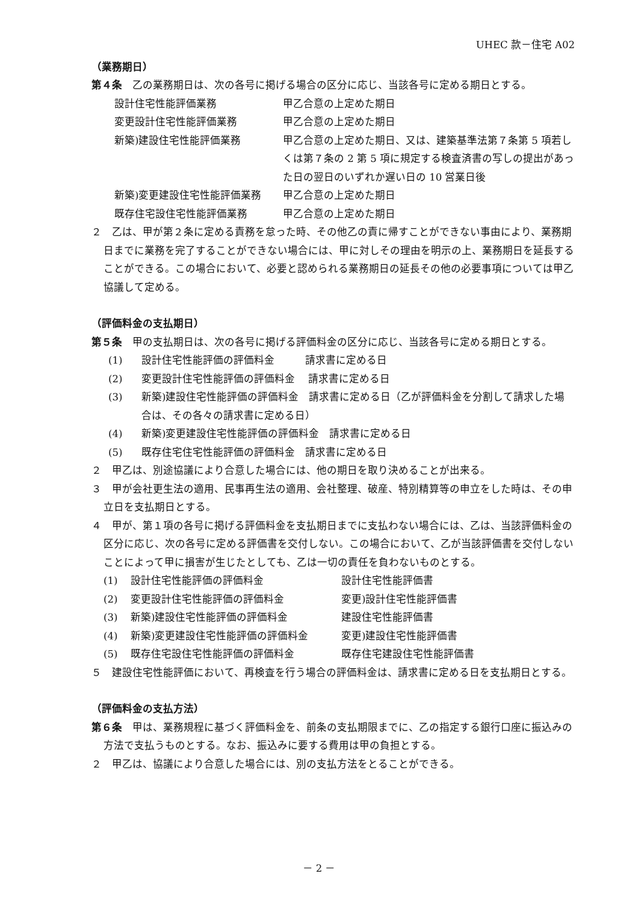UHEC 款－住宅 A02
（業務期日）
第４条　乙の業務期日は、次の各号に掲げる場合の区分に応じ、当該各号に定める期日とする。
| 設計住宅性能評価業務 | 甲乙合意の上定めた期日 |
| 変更設計住宅性能評価業務 | 甲乙合意の上定めた期日 |
| 新築)建設住宅性能評価業務 | 甲乙合意の上定めた期日、又は、建築基準法第７条第 5 項若しくは第７条の 2 第 5 項に規定する検査済書の写しの提出があった日の翌日のいずれか遅い日の 10 営業日後 |
| 新築)変更建設住宅性能評価業務 | 甲乙合意の上定めた期日 |
| 既存住宅設住宅性能評価業務 | 甲乙合意の上定めた期日 |
２　乙は、甲が第２条に定める責務を怠った時、その他乙の責に帰すことができない事由により、業務期日までに業務を完了することができない場合には、甲に対しその理由を明示の上、業務期日を延長することができる。この場合において、必要と認められる業務期日の延長その他の必要事項については甲乙協議して定める。
（評価料金の支払期日）
第５条　甲の支払期日は、次の各号に掲げる評価料金の区分に応じ、当該各号に定める期日とする。
| (1) | 設計住宅性能評価の評価料金 請求書に定める日 |
| (2) | 変更設計住宅性能評価の評価料金 請求書に定める日 |
| (3) | 新築)建設住宅性能評価の評価料金 請求書に定める日（乙が評価料金を分割して請求した場合は、その各々の請求書に定める日） |
| (4) | 新築)変更建設住宅性能評価の評価料金 請求書に定める日 |
| (5) | 既存住宅住宅性能評価の評価料金 請求書に定める日 |
２　甲乙は、別途協議により合意した場合には、他の期日を取り決めることが出来る。
３　甲が会社更生法の適用、民事再生法の適用、会社整理、破産、特別精算等の申立をした時は、その申立日を支払期日とする。
４　甲が、第１項の各号に掲げる評価料金を支払期日までに支払わない場合には、乙は、当該評価料金の区分に応じ、次の各号に定める評価書を交付しない。この場合において、乙が当該評価書を交付しないことによって甲に損害が生じたとしても、乙は一切の責任を負わないものとする。
| (1) | 設計住宅性能評価の評価料金 | 設計住宅性能評価書 |
| (2) | 変更設計住宅性能評価の評価料金 | 変更)設計住宅性能評価書 |
| (3) | 新築)建設住宅性能評価の評価料金 | 建設住宅性能評価書 |
| (4) | 新築)変更建設住宅性能評価の評価料金 | 変更)建設住宅性能評価書 |
| (5) | 既存住宅設住宅性能評価の評価料金 | 既存住宅建設住宅性能評価書 |
５　建設住宅性能評価において、再検査を行う場合の評価料金は、請求書に定める日を支払期日とする。
（評価料金の支払方法）
第６条　甲は、業務規程に基づく評価料金を、前条の支払期限までに、乙の指定する銀行口座に振込みの方法で支払うものとする。なお、振込みに要する費用は甲の負担とする。
２　甲乙は、協議により合意した場合には、別の支払方法をとることができる。
－ 2 －